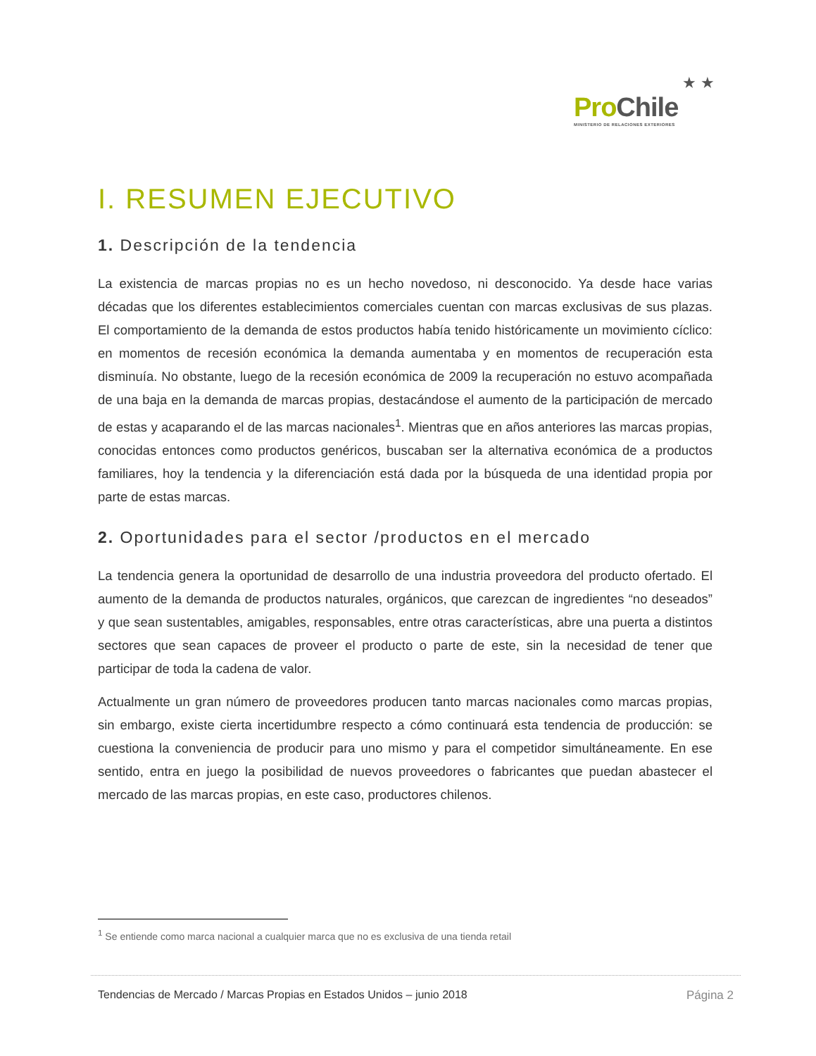★ ★
Pro Chile
MINISTERIO DE RELACIONES EXTERIORES
I. RESUMEN EJECUTIVO
1. Descripción de la tendencia
La existencia de marcas propias no es un hecho novedoso, ni desconocido. Ya desde hace varias décadas que los diferentes establecimientos comerciales cuentan con marcas exclusivas de sus plazas. El comportamiento de la demanda de estos productos había tenido históricamente un movimiento cíclico: en momentos de recesión económica la demanda aumentaba y en momentos de recuperación esta disminuía. No obstante, luego de la recesión económica de 2009 la recuperación no estuvo acompañada de una baja en la demanda de marcas propias, destacándose el aumento de la participación de mercado de estas y acaparando el de las marcas nacionales<sup>1</sup>. Mientras que en años anteriores las marcas propias, conocidas entonces como productos genéricos, buscaban ser la alternativa económica de a productos familiares, hoy la tendencia y la diferenciación está dada por la búsqueda de una identidad propia por parte de estas marcas.
2. Oportunidades para el sector /productos en el mercado
La tendencia genera la oportunidad de desarrollo de una industria proveedora del producto ofertado. El aumento de la demanda de productos naturales, orgánicos, que carezcan de ingredientes “no deseados” y que sean sustentables, amigables, responsables, entre otras características, abre una puerta a distintos sectores que sean capaces de proveer el producto o parte de este, sin la necesidad de tener que participar de toda la cadena de valor.
Actualmente un gran número de proveedores producen tanto marcas nacionales como marcas propias, sin embargo, existe cierta incertidumbre respecto a cómo continuará esta tendencia de producción: se cuestiona la conveniencia de producir para uno mismo y para el competidor simultáneamente. En ese sentido, entra en juego la posibilidad de nuevos proveedores o fabricantes que puedan abastecer el mercado de las marcas propias, en este caso, productores chilenos.
<sup>1</sup> Se entiende como marca nacional a cualquier marca que no es exclusiva de una tienda retail
Tendencias de Mercado / Marcas Propias en Estados Unidos – junio 2018 Página 2